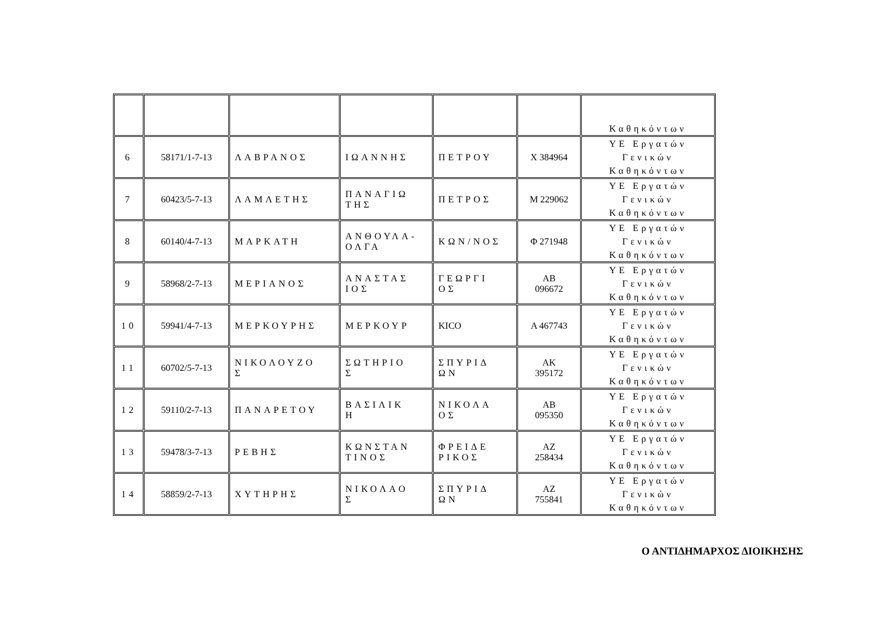| | | | | | | Καθηκόντων |
| 6 | 58171/1-7-13 | ΛΑΒΡΑΝΟΣ | ΙΩΑΝΝΗΣ | ΠΕΤΡΟΥ | Χ 384964 | ΥΕ Εργατών Γενικών Καθηκόντων |
| 7 | 60423/5-7-13 | ΛΑΜΛΕΤΗΣ | ΠΑΝΑΓΙΩ ΤΗΣ | ΠΕΤΡΟΣ | Μ 229062 | ΥΕ Εργατών Γενικών Καθηκόντων |
| 8 | 60140/4-7-13 | ΜΑΡΚΑΤΗ | ΑΝΘΟΥΛΑ- ΟΛΓΑ | ΚΩΝ/ΝΟΣ | Φ 271948 | ΥΕ Εργατών Γενικών Καθηκόντων |
| 9 | 58968/2-7-13 | ΜΕΡΙΑΝΟΣ | ΑΝΑΣΤΑΣ ΙΟΣ | ΓΕΩΡΓΙ ΟΣ | ΑΒ 096672 | ΥΕ Εργατών Γενικών Καθηκόντων |
| 10 | 59941/4-7-13 | ΜΕΡΚΟΥΡΗΣ | ΜΕΡΚΟΥΡ | KICO | Α 467743 | ΥΕ Εργατών Γενικών Καθηκόντων |
| 11 | 60702/5-7-13 | ΝΙΚΟΛΟΥΖΟ Σ | ΣΩΤΗΡΙΟ Σ | ΣΠΥΡΙΔ ΩΝ | ΑΚ 395172 | ΥΕ Εργατών Γενικών Καθηκόντων |
| 12 | 59110/2-7-13 | ΠΑΝΑΡΕΤΟΥ | ΒΑΣΙΛΙΚ Η | ΝΙΚΟΛΑ ΟΣ | ΑΒ 095350 | ΥΕ Εργατών Γενικών Καθηκόντων |
| 13 | 59478/3-7-13 | ΡΕΒΗΣ | ΚΩΝΣΤΑΝ ΤΙΝΟΣ | ΦΡΕΙΔΕ ΡΙΚΟΣ | ΑΖ 258434 | ΥΕ Εργατών Γενικών Καθηκόντων |
| 14 | 58859/2-7-13 | ΧΥΤΗΡΗΣ | ΝΙΚΟΛΑΟ Σ | ΣΠΥΡΙΔ ΩΝ | ΑΖ 755841 | ΥΕ Εργατών Γενικών Καθηκόντων |
Ο ΑΝΤΙΔΗΜΑΡΧΟΣ ΔΙΟΙΚΗΣΗΣ